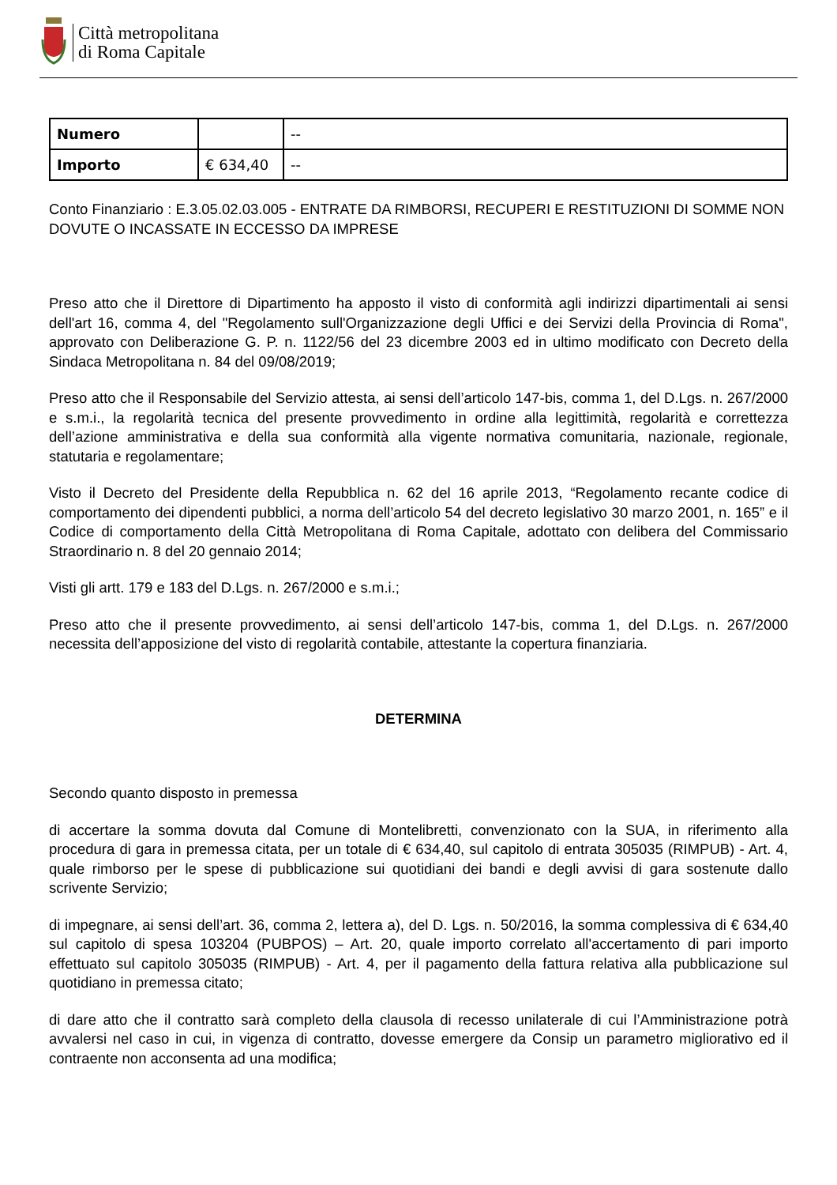Città metropolitana
di Roma Capitale
| Numero | | -- |
| Importo | € 634,40 | -- |
Conto Finanziario : E.3.05.02.03.005 - ENTRATE DA RIMBORSI, RECUPERI E RESTITUZIONI DI SOMME NON DOVUTE O INCASSATE IN ECCESSO DA IMPRESE
Preso atto che il Direttore di Dipartimento ha apposto il visto di conformità agli indirizzi dipartimentali ai sensi dell'art 16, comma 4, del "Regolamento sull'Organizzazione degli Uffici e dei Servizi della Provincia di Roma", approvato con Deliberazione G. P. n. 1122/56 del 23 dicembre 2003 ed in ultimo modificato con Decreto della Sindaca Metropolitana n. 84 del 09/08/2019;
Preso atto che il Responsabile del Servizio attesta, ai sensi dell’articolo 147-bis, comma 1, del D.Lgs. n. 267/2000 e s.m.i., la regolarità tecnica del presente provvedimento in ordine alla legittimità, regolarità e correttezza dell’azione amministrativa e della sua conformità alla vigente normativa comunitaria, nazionale, regionale, statutaria e regolamentare;
Visto il Decreto del Presidente della Repubblica n. 62 del 16 aprile 2013, “Regolamento recante codice di comportamento dei dipendenti pubblici, a norma dell’articolo 54 del decreto legislativo 30 marzo 2001, n. 165” e il Codice di comportamento della Città Metropolitana di Roma Capitale, adottato con delibera del Commissario Straordinario n. 8 del 20 gennaio 2014;
Visti gli artt. 179 e 183 del D.Lgs. n. 267/2000 e s.m.i.;
Preso atto che il presente provvedimento, ai sensi dell’articolo 147-bis, comma 1, del D.Lgs. n. 267/2000 necessita dell’apposizione del visto di regolarità contabile, attestante la copertura finanziaria.
DETERMINA
Secondo quanto disposto in premessa
di accertare la somma dovuta dal Comune di Montelibretti, convenzionato con la SUA, in riferimento alla procedura di gara in premessa citata, per un totale di € 634,40, sul capitolo di entrata 305035 (RIMPUB) - Art. 4, quale rimborso per le spese di pubblicazione sui quotidiani dei bandi e degli avvisi di gara sostenute dallo scrivente Servizio;
di impegnare, ai sensi dell’art. 36, comma 2, lettera a), del D. Lgs. n. 50/2016, la somma complessiva di € 634,40 sul capitolo di spesa 103204 (PUBPOS) – Art. 20, quale importo correlato all'accertamento di pari importo effettuato sul capitolo 305035 (RIMPUB) - Art. 4, per il pagamento della fattura relativa alla pubblicazione sul quotidiano in premessa citato;
di dare atto che il contratto sarà completo della clausola di recesso unilaterale di cui l’Amministrazione potrà avvalersi nel caso in cui, in vigenza di contratto, dovesse emergere da Consip un parametro migliorativo ed il contraente non acconsenta ad una modifica;